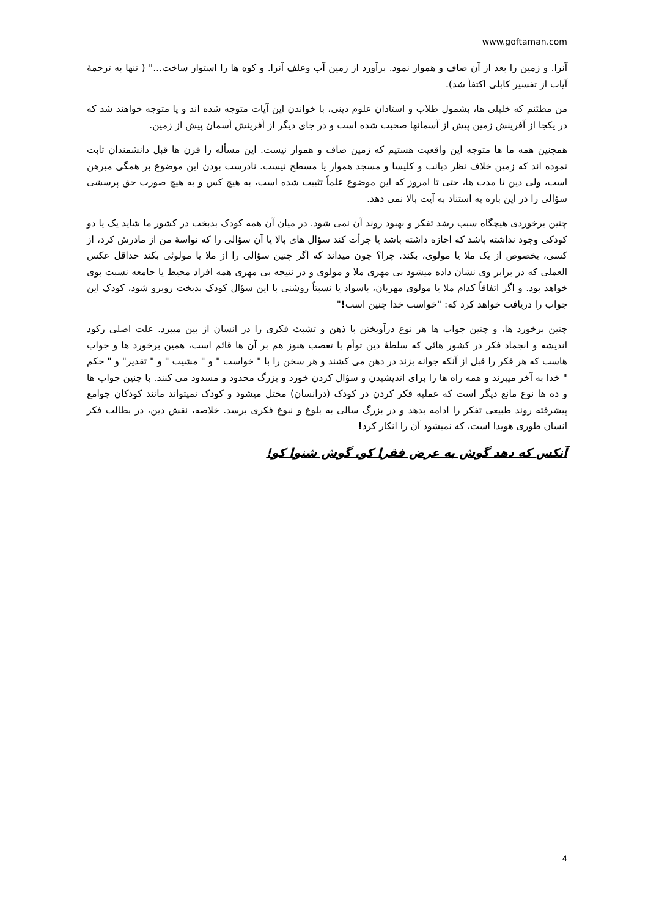www.goftaman.com
آنرا. و زمین را بعد از آن صاف و هموار نمود. برآورد از زمین آب وعلف آنرا. و کوه ها را استوار ساخت..." ( تنها به ترجمهٔ آیات از تفسیر کابلی اکتفأ شد).
من مطئنم که خلیلی ها، بشمول طلاب و استادان علوم دینی، با خواندن این آیات متوجه شده اند و یا متوجه خواهند شد که در یکجا از آفرینش زمین پیش از آسمانها صحبت شده است و در جای دیگر از آفرینش آسمان پیش از زمین.
همچنین همه ما ها متوجه این واقعیت هستیم که زمین صاف و هموار نیست. این مسأله را قرن ها قبل دانشمندان ثابت نموده اند که زمین خلاف نظر دیانت و کلیسا و مسجد هموار یا مسطح نیست. نادرست بودن این موضوع بر همگی مبرهن است، ولی دین تا مدت ها، حتی تا امروز که این موضوع علماً تثبیت شده است، به هیچ کس و به هیچ صورت حق پرسشی سؤالی را در این باره به استناد به آیت بالا نمی دهد.
چنین برخوردی هیچگاه سبب رشد تفکر و بهبود روند آن نمی شود. در میان آن همه کودک بدبخت در کشور ما شاید یک یا دو کودکی وجود نداشته باشد که اجازه داشته باشد یا جرأت کند سؤال های بالا یا آن سؤالی را که نواسهٔ من از مادرش کرد، از کسی، بخصوص از یک ملا یا مولوی، بکند. چرا؟ چون میداند که اگر چنین سؤالی را از ملا یا مولوئی بکند حداقل عکس العملی که در برابر وی نشان داده میشود بی مهری ملا و مولوی و در نتیجه بی مهری همه افراد محیط یا جامعه نسبت بوی خواهد بود. و اگر اتفاقاً کدام ملا یا مولوی مهربان، باسواد یا نسبتاً روشنی با این سؤال کودک بدبخت روبرو شود، کودک این جواب را دریافت خواهد کرد که: "خواست خدا چنین است!"
چنین برخورد ها، و چنین جواب ها هر نوع درآویختن با ذهن و تشبث فکری را در انسان از بین میبرد. علت اصلی رکود اندیشه و انجماد فکر در کشور هائی که سلطهٔ دین توأم با تعصب هنوز هم بر آن ها قائم است، همین برخورد ها و جواب هاست که هر فکر را قبل از آنکه جوانه بزند در ذهن می کشند و هر سخن را با " خواست " و " مشیت " و " تقدیر" و " حکم " خدا به آخر میبرند و همه راه ها را برای اندیشیدن و سؤال کردن خورد و بزرگ محدود و مسدود می کنند. با چنین جواب ها و ده ها نوع مانع دیگر است که عملیه فکر کردن در کودک (درانسان) مختل میشود و کودک نمیتواند مانند کودکان جوامع پیشرفته روند طبیعی تفکر را ادامه بدهد و در بزرگ سالی به بلوغ و نبوغ فکری برسد. خلاصه، نقش دین، در بطالت فکر انسان طوری هویدا است، که نمیشود آن را انکار کرد!
آنکس که دهد گوش به عرض فقرا کو. گوش شنوا کو!
4